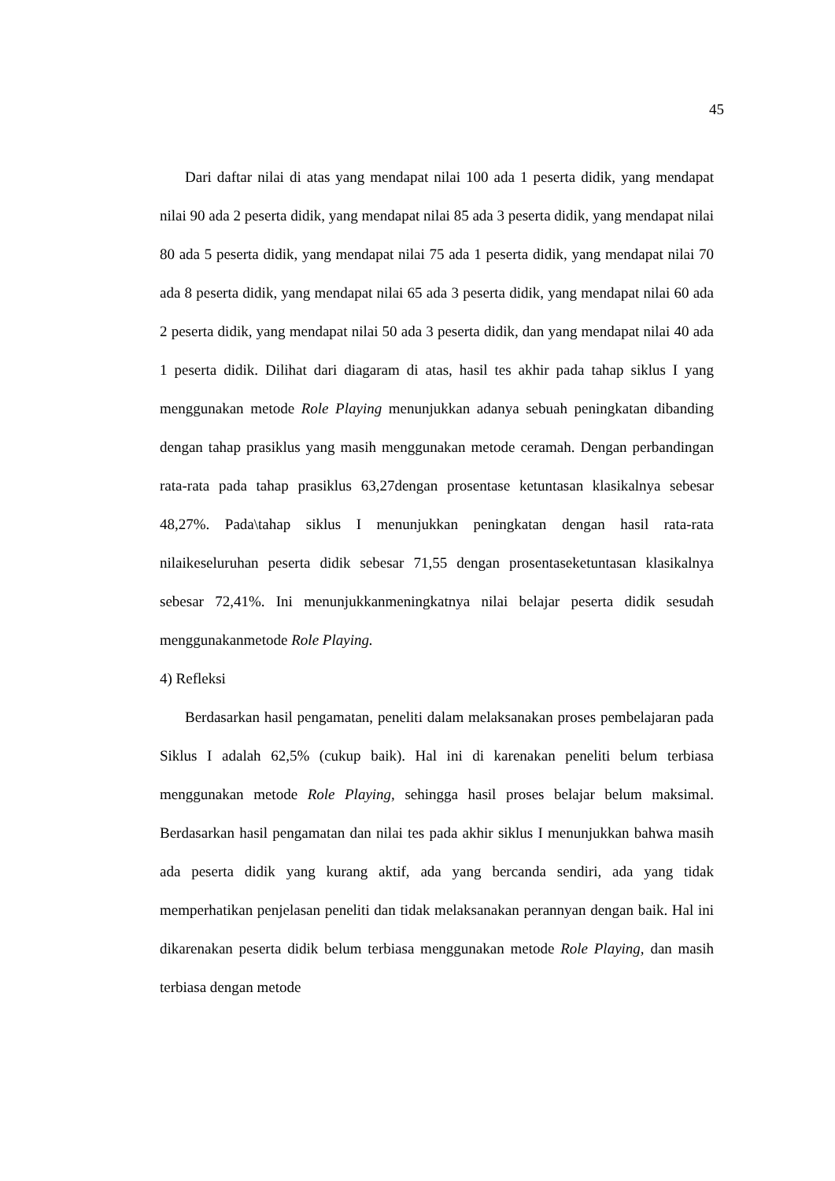45
Dari daftar nilai di atas yang mendapat nilai 100 ada 1 peserta didik, yang mendapat nilai 90 ada 2 peserta didik, yang mendapat nilai 85 ada 3 peserta didik, yang mendapat nilai 80 ada 5 peserta didik, yang mendapat nilai 75 ada 1 peserta didik, yang mendapat nilai 70 ada 8 peserta didik, yang mendapat nilai 65 ada 3 peserta didik, yang mendapat nilai 60 ada 2 peserta didik, yang mendapat nilai 50 ada 3 peserta didik, dan yang mendapat nilai 40 ada 1 peserta didik. Dilihat dari diagaram di atas, hasil tes akhir pada tahap siklus I yang menggunakan metode Role Playing menunjukkan adanya sebuah peningkatan dibanding dengan tahap prasiklus yang masih menggunakan metode ceramah. Dengan perbandingan rata-rata pada tahap prasiklus 63,27dengan prosentase ketuntasan klasikalnya sebesar 48,27%. Pada\tahap siklus I menunjukkan peningkatan dengan hasil rata-rata nilaikeseluruhan peserta didik sebesar 71,55 dengan prosentaseketuntasan klasikalnya sebesar 72,41%. Ini menunjukkanmeningkatnya nilai belajar peserta didik sesudah menggunakanmetode Role Playing.
4) Refleksi
Berdasarkan hasil pengamatan, peneliti dalam melaksanakan proses pembelajaran pada Siklus I adalah 62,5% (cukup baik). Hal ini di karenakan peneliti belum terbiasa menggunakan metode Role Playing, sehingga hasil proses belajar belum maksimal. Berdasarkan hasil pengamatan dan nilai tes pada akhir siklus I menunjukkan bahwa masih ada peserta didik yang kurang aktif, ada yang bercanda sendiri, ada yang tidak memperhatikan penjelasan peneliti dan tidak melaksanakan perannyan dengan baik. Hal ini dikarenakan peserta didik belum terbiasa menggunakan metode Role Playing, dan masih terbiasa dengan metode